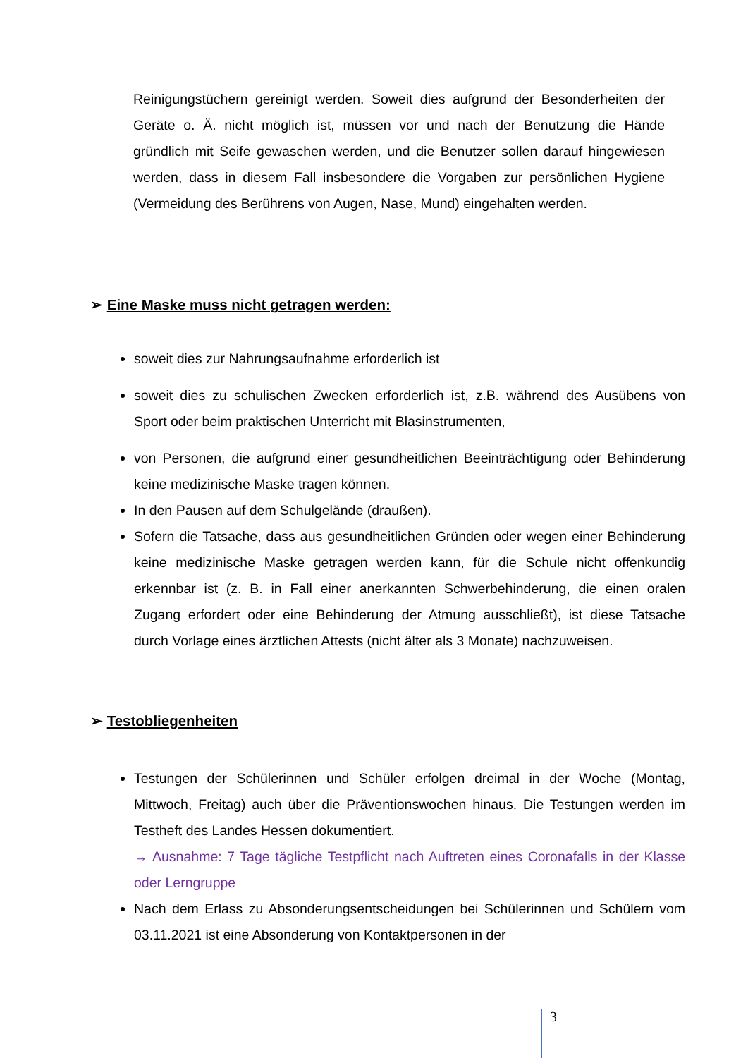Reinigungstüchern gereinigt werden. Soweit dies aufgrund der Besonderheiten der Geräte o. Ä. nicht möglich ist, müssen vor und nach der Benutzung die Hände gründlich mit Seife gewaschen werden, und die Benutzer sollen darauf hingewiesen werden, dass in diesem Fall insbesondere die Vorgaben zur persönlichen Hygiene (Vermeidung des Berührens von Augen, Nase, Mund) eingehalten werden.
➢ Eine Maske muss nicht getragen werden:
soweit dies zur Nahrungsaufnahme erforderlich ist
soweit dies zu schulischen Zwecken erforderlich ist, z.B. während des Ausübens von Sport oder beim praktischen Unterricht mit Blasinstrumenten,
von Personen, die aufgrund einer gesundheitlichen Beeinträchtigung oder Behinderung keine medizinische Maske tragen können.
In den Pausen auf dem Schulgelände (draußen).
Sofern die Tatsache, dass aus gesundheitlichen Gründen oder wegen einer Behinderung keine medizinische Maske getragen werden kann, für die Schule nicht offenkundig erkennbar ist (z. B. in Fall einer anerkannten Schwerbehinderung, die einen oralen Zugang erfordert oder eine Behinderung der Atmung ausschließt), ist diese Tatsache durch Vorlage eines ärztlichen Attests (nicht älter als 3 Monate) nachzuweisen.
➢ Testobliegenheiten
Testungen der Schülerinnen und Schüler erfolgen dreimal in der Woche (Montag, Mittwoch, Freitag) auch über die Präventionswochen hinaus. Die Testungen werden im Testheft des Landes Hessen dokumentiert.
→ Ausnahme: 7 Tage tägliche Testpflicht nach Auftreten eines Coronafalls in der Klasse oder Lerngruppe
Nach dem Erlass zu Absonderungsentscheidungen bei Schülerinnen und Schülern vom 03.11.2021 ist eine Absonderung von Kontaktpersonen in der
3